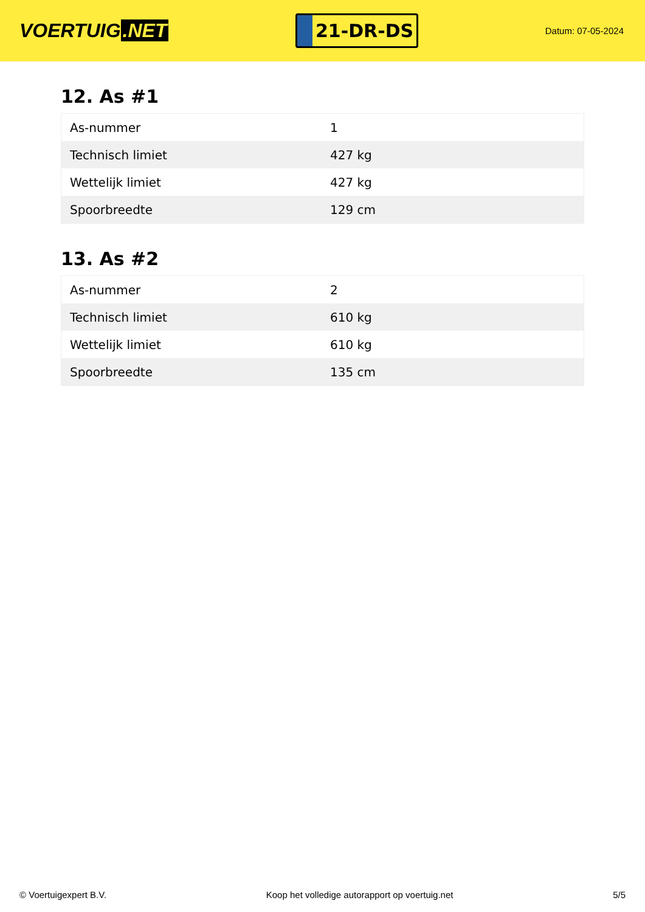VOERTUIG.NET
21-DR-DS
Datum: 07-05-2024
12. As #1
| As-nummer | 1 |
| Technisch limiet | 427 kg |
| Wettelijk limiet | 427 kg |
| Spoorbreedte | 129 cm |
13. As #2
| As-nummer | 2 |
| Technisch limiet | 610 kg |
| Wettelijk limiet | 610 kg |
| Spoorbreedte | 135 cm |
© Voertuigexpert B.V. Koop het volledige autorapport op voertuig.net 5/5